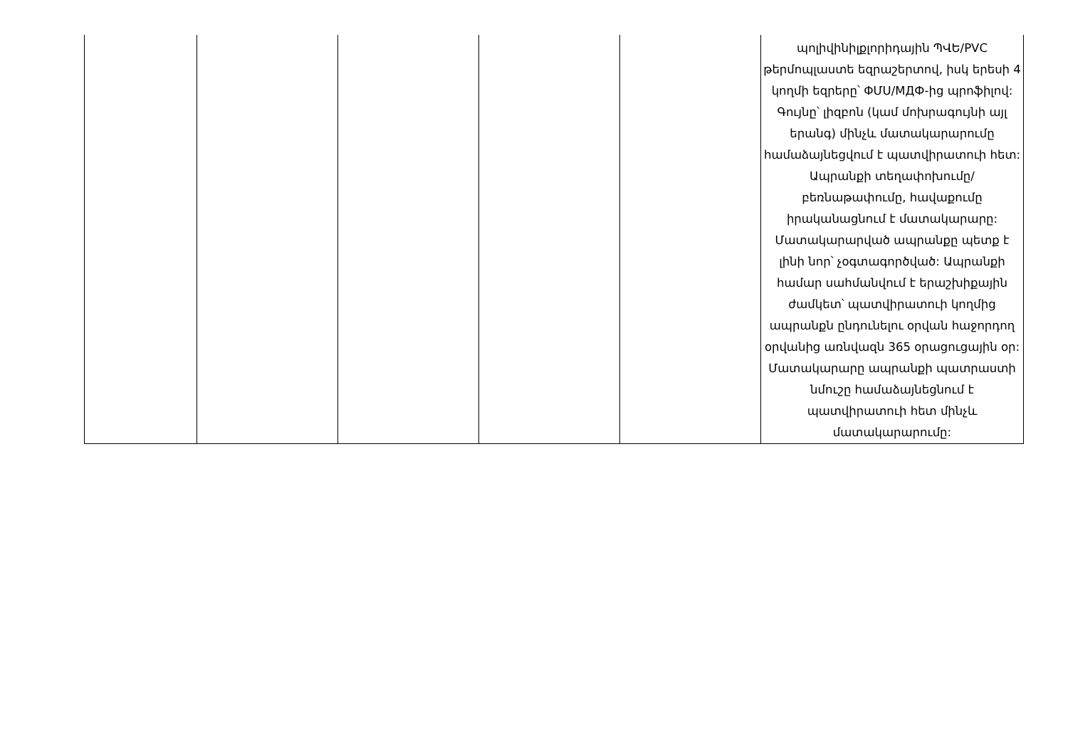| | | | | | պոլիվինիլքլորիդային ՊՎԵ/PVC թերմոպլաստե եզրաշերտով, իսկ երեսի 4 կողմի եզրերը՝ ՓՄՍ/МДФ-ից պրոֆիլով: Գույնը՝ լիզբոն (կամ մոխրագույնի այլ երանգ) մինչև մատակարարումը համաձայնեցվում է պատվիրատուի հետ: Ապրանքի տեղափոխումը/բեռնաթափումը, հավաքումը իրականացնում է մատակարարը: Մատակարարված ապրանքը պետք է լինի նոր՝ չօգտագործված: Ապրանքի համար սահմանվում է երաշխիքային ժամկետ՝ պատվիրատուի կողմից ապրանքն ընդունելու օրվան հաջորդող օրվանից առնվազն 365 օրացուցային օր: Մատակարարը ապրանքի պատրաստի նմուշը համաձայնեցնում է պատվիրատուի հետ մինչև մատակարարումը: |